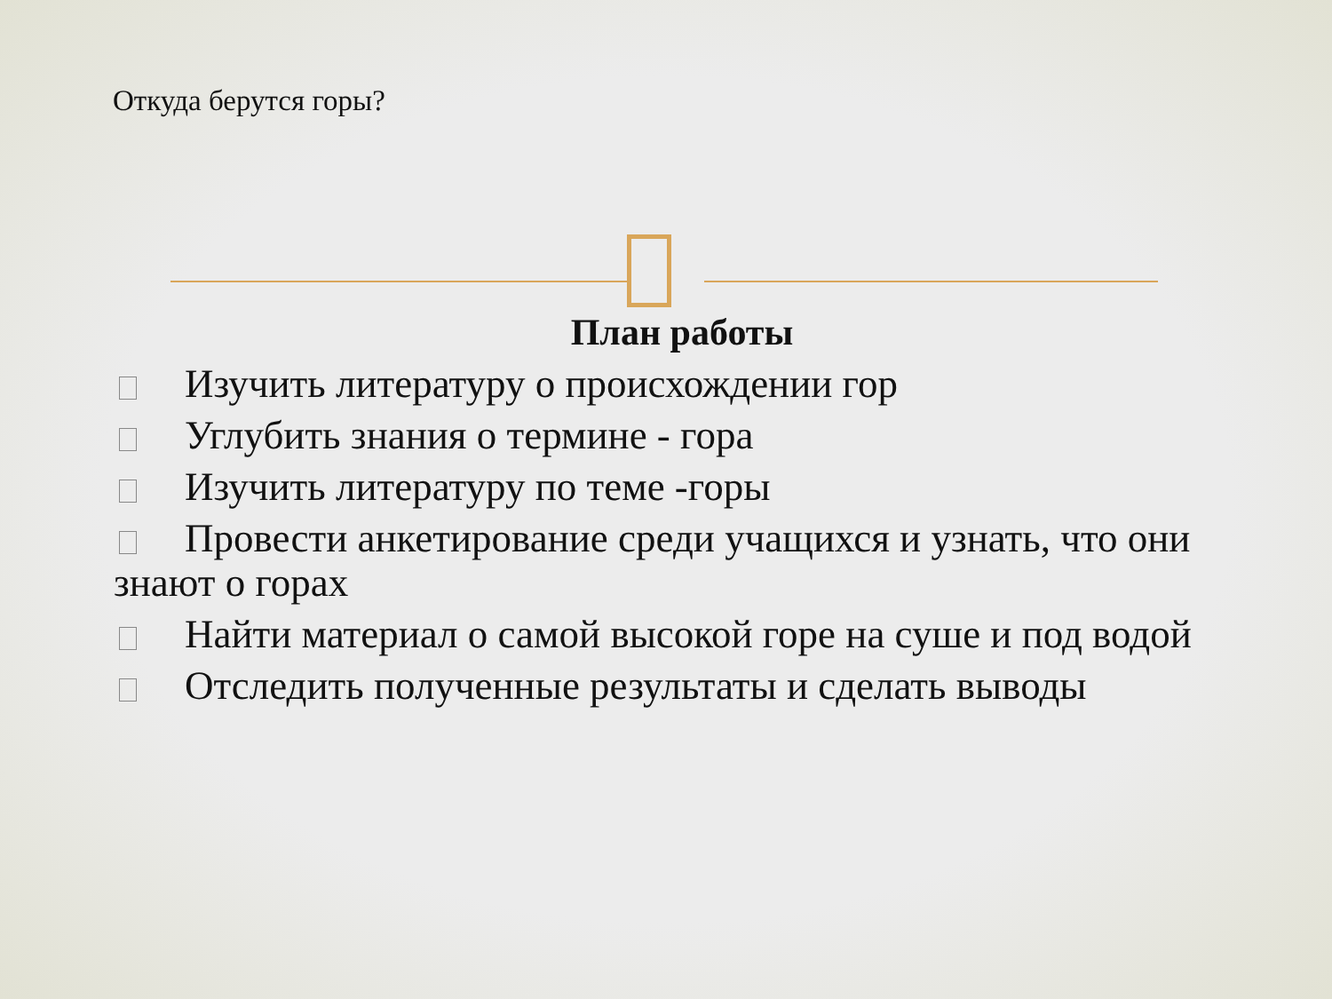Откуда берутся горы?
План работы
Изучить литературу о происхождении гор
Углубить знания о термине - гора
Изучить литературу по теме -горы
Провести анкетирование среди учащихся и узнать, что они знают о горах
Найти материал о самой высокой горе на суше и под водой
Отследить полученные результаты и сделать выводы